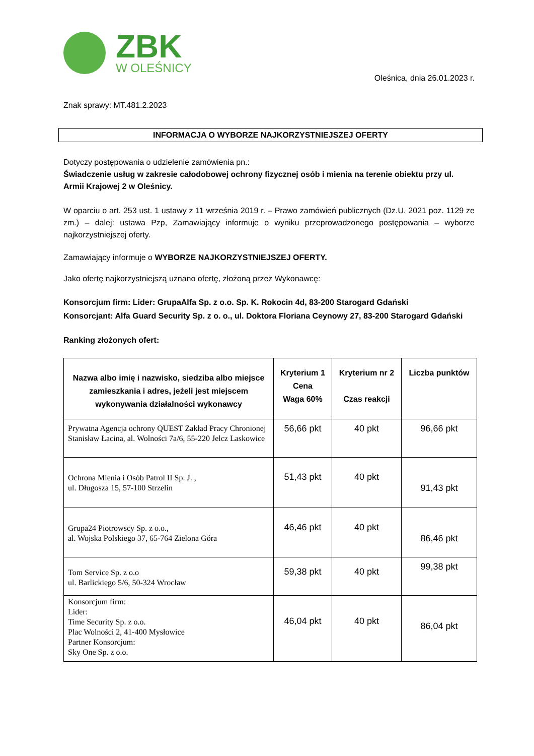ZBK
W OLEŚNICY
Oleśnica, dnia 26.01.2023 r.
Znak sprawy: MT.481.2.2023
INFORMACJA O WYBORZE NAJKORZYSTNIEJSZEJ OFERTY
Dotyczy postępowania o udzielenie zamówienia pn.:
Świadczenie usług w zakresie całodobowej ochrony fizycznej osób i mienia na terenie obiektu przy ul. Armii Krajowej 2 w Oleśnicy.
W oparciu o art. 253 ust. 1 ustawy z 11 września 2019 r. – Prawo zamówień publicznych (Dz.U. 2021 poz. 1129 ze zm.) – dalej: ustawa Pzp, Zamawiający informuje o wyniku przeprowadzonego postępowania – wyborze najkorzystniejszej oferty.
Zamawiający informuje o WYBORZE NAJKORZYSTNIEJSZEJ OFERTY.
Jako ofertę najkorzystniejszą uznano ofertę, złożoną przez Wykonawcę:
Konsorcjum firm: Lider: GrupaAlfa Sp. z o.o. Sp. K. Rokocin 4d, 83-200 Starogard Gdański
Konsorcjant: Alfa Guard Security Sp. z o. o., ul. Doktora Floriana Ceynowy 27, 83-200 Starogard Gdański
Ranking złożonych ofert:
| Nazwa albo imię i nazwisko, siedziba albo miejsce zamieszkania i adres, jeżeli jest miejscem wykonywania działalności wykonawcy | Kryterium 1 Cena Waga 60% | Kryterium nr 2 Czas reakcji | Liczba punktów |
| --- | --- | --- | --- |
| Prywatna Agencja ochrony QUEST Zakład Pracy Chronionej Stanisław Łacina, al. Wolności 7a/6, 55-220 Jelcz Laskowice | 56,66 pkt | 40 pkt | 96,66 pkt |
| Ochrona Mienia i Osób Patrol II Sp. J. , ul. Długosza 15, 57-100 Strzelin | 51,43 pkt | 40 pkt | 91,43 pkt |
| Grupa24 Piotrowscy Sp. z o.o., al. Wojska Polskiego 37, 65-764 Zielona Góra | 46,46 pkt | 40 pkt | 86,46 pkt |
| Tom Service Sp. z o.o ul. Barlickiego 5/6, 50-324 Wrocław | 59,38 pkt | 40 pkt | 99,38 pkt |
| Konsorcjum firm: Lider: Time Security Sp. z o.o. Plac Wolności 2, 41-400 Mysłowice Partner Konsorcjum: Sky One Sp. z o.o. | 46,04 pkt | 40 pkt | 86,04 pkt |